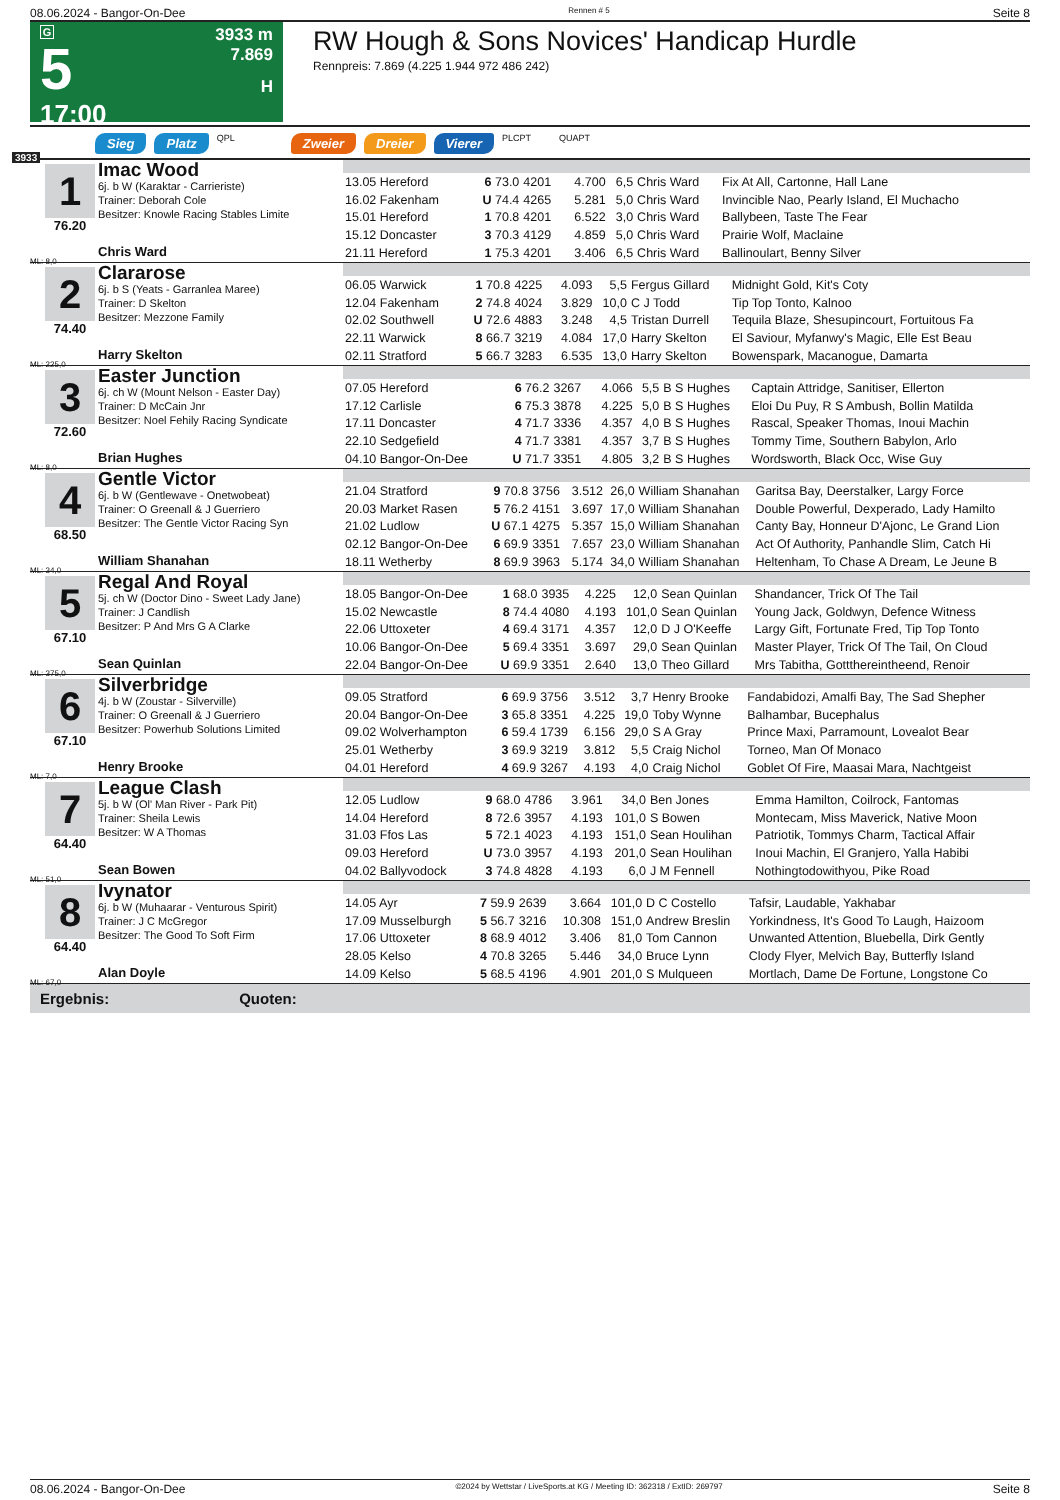08.06.2024 - Bangor-On-Dee Rennen # 5 Seite 8
G
5
17:00
3933 m
7.869
H
RW Hough & Sons Novices' Handicap Hurdle
Rennpreis: 7.869 (4.225 1.944 972 486 242)
Sieg Platz QPL Zweier Dreier Vierer PLCPT QUAPT
3933
1
76.20
ML: 8,0
Imac Wood
6j. b W (Karaktar - Carrieriste)
Trainer: Deborah Cole
Besitzer: Knowle Racing Stables Limite
Chris Ward
| 13.05 Hereford | 6 73.0 | 4201 | 4.700 | 6,5 | Chris Ward | Fix At All, Cartonne, Hall Lane |
| 16.02 Fakenham | U 74.4 | 4265 | 5.281 | 5,0 | Chris Ward | Invincible Nao, Pearly Island, El Muchacho |
| 15.01 Hereford | 1 70.8 | 4201 | 6.522 | 3,0 | Chris Ward | Ballybeen, Taste The Fear |
| 15.12 Doncaster | 3 70.3 | 4129 | 4.859 | 5,0 | Chris Ward | Prairie Wolf, Maclaine |
| 21.11 Hereford | 1 75.3 | 4201 | 3.406 | 6,5 | Chris Ward | Ballinoulart, Benny Silver |
2
74.40
ML: 225,0
Clararose
6j. b S (Yeats - Garranlea Maree)
Trainer: D Skelton
Besitzer: Mezzone Family
Harry Skelton
| 06.05 Warwick | 1 70.8 | 4225 | 4.093 | 5,5 | Fergus Gillard | Midnight Gold, Kit's Coty |
| 12.04 Fakenham | 2 74.8 | 4024 | 3.829 | 10,0 | C J Todd | Tip Top Tonto, Kalnoo |
| 02.02 Southwell | U 72.6 | 4883 | 3.248 | 4,5 | Tristan Durrell | Tequila Blaze, Shesupincourt, Fortuitous Fa |
| 22.11 Warwick | 8 66.7 | 3219 | 4.084 | 17,0 | Harry Skelton | El Saviour, Myfanwy's Magic, Elle Est Beau |
| 02.11 Stratford | 5 66.7 | 3283 | 6.535 | 13,0 | Harry Skelton | Bowenspark, Macanogue, Damarta |
3
72.60
ML: 8,0
Easter Junction
6j. ch W (Mount Nelson - Easter Day)
Trainer: D McCain Jnr
Besitzer: Noel Fehily Racing Syndicate
Brian Hughes
| 07.05 Hereford | 6 76.2 | 3267 | 4.066 | 5,5 | B S Hughes | Captain Attridge, Sanitiser, Ellerton |
| 17.12 Carlisle | 6 75.3 | 3878 | 4.225 | 5,0 | B S Hughes | Eloi Du Puy, R S Ambush, Bollin Matilda |
| 17.11 Doncaster | 4 71.7 | 3336 | 4.357 | 4,0 | B S Hughes | Rascal, Speaker Thomas, Inoui Machin |
| 22.10 Sedgefield | 4 71.7 | 3381 | 4.357 | 3,7 | B S Hughes | Tommy Time, Southern Babylon, Arlo |
| 04.10 Bangor-On-Dee | U 71.7 | 3351 | 4.805 | 3,2 | B S Hughes | Wordsworth, Black Occ, Wise Guy |
4
68.50
ML: 34,0
Gentle Victor
6j. b W (Gentlewave - Onetwobeat)
Trainer: O Greenall & J Guerriero
Besitzer: The Gentle Victor Racing Syn
William Shanahan
| 21.04 Stratford | 9 70.8 | 3756 | 3.512 | 26,0 | William Shanahan | Garitsa Bay, Deerstalker, Largy Force |
| 20.03 Market Rasen | 5 76.2 | 4151 | 3.697 | 17,0 | William Shanahan | Double Powerful, Dexperado, Lady Hamilto |
| 21.02 Ludlow | U 67.1 | 4275 | 5.357 | 15,0 | William Shanahan | Canty Bay, Honneur D'Ajonc, Le Grand Lion |
| 02.12 Bangor-On-Dee | 6 69.9 | 3351 | 7.657 | 23,0 | William Shanahan | Act Of Authority, Panhandle Slim, Catch Hi |
| 18.11 Wetherby | 8 69.9 | 3963 | 5.174 | 34,0 | William Shanahan | Heltenham, To Chase A Dream, Le Jeune B |
5
67.10
ML: 375,0
Regal And Royal
5j. ch W (Doctor Dino - Sweet Lady Jane)
Trainer: J Candlish
Besitzer: P And Mrs G A Clarke
Sean Quinlan
| 18.05 Bangor-On-Dee | 1 68.0 | 3935 | 4.225 | 12,0 | Sean Quinlan | Shandancer, Trick Of The Tail |
| 15.02 Newcastle | 8 74.4 | 4080 | 4.193 | 101,0 | Sean Quinlan | Young Jack, Goldwyn, Defence Witness |
| 22.06 Uttoxeter | 4 69.4 | 3171 | 4.357 | 12,0 | D J O'Keeffe | Largy Gift, Fortunate Fred, Tip Top Tonto |
| 10.06 Bangor-On-Dee | 5 69.4 | 3351 | 3.697 | 29,0 | Sean Quinlan | Master Player, Trick Of The Tail, On Cloud |
| 22.04 Bangor-On-Dee | U 69.9 | 3351 | 2.640 | 13,0 | Theo Gillard | Mrs Tabitha, Gottthereintheend, Renoir |
6
67.10
ML: 7,0
Silverbridge
4j. b W (Zoustar - Silverville)
Trainer: O Greenall & J Guerriero
Besitzer: Powerhub Solutions Limited
Henry Brooke
| 09.05 Stratford | 6 69.9 | 3756 | 3.512 | 3,7 | Henry Brooke | Fandabidozi, Amalfi Bay, The Sad Shepher |
| 20.04 Bangor-On-Dee | 3 65.8 | 3351 | 4.225 | 19,0 | Toby Wynne | Balhambar, Bucephalus |
| 09.02 Wolverhampton | 6 59.4 | 1739 | 6.156 | 29,0 | S A Gray | Prince Maxi, Parramount, Lovealot Bear |
| 25.01 Wetherby | 3 69.9 | 3219 | 3.812 | 5,5 | Craig Nichol | Torneo, Man Of Monaco |
| 04.01 Hereford | 4 69.9 | 3267 | 4.193 | 4,0 | Craig Nichol | Goblet Of Fire, Maasai Mara, Nachtgeist |
7
64.40
ML: 51,0
League Clash
5j. b W (Ol' Man River - Park Pit)
Trainer: Sheila Lewis
Besitzer: W A Thomas
Sean Bowen
| 12.05 Ludlow | 9 68.0 | 4786 | 3.961 | 34,0 | Ben Jones | Emma Hamilton, Coilrock, Fantomas |
| 14.04 Hereford | 8 72.6 | 3957 | 4.193 | 101,0 | S Bowen | Montecam, Miss Maverick, Native Moon |
| 31.03 Ffos Las | 5 72.1 | 4023 | 4.193 | 151,0 | Sean Houlihan | Patriotik, Tommys Charm, Tactical Affair |
| 09.03 Hereford | U 73.0 | 3957 | 4.193 | 201,0 | Sean Houlihan | Inoui Machin, El Granjero, Yalla Habibi |
| 04.02 Ballyvodock | 3 74.8 | 4828 | 4.193 | 6,0 | J M Fennell | Nothingtodowithyou, Pike Road |
8
64.40
ML: 67,0
Ivynator
6j. b W (Muhaarar - Venturous Spirit)
Trainer: J C McGregor
Besitzer: The Good To Soft Firm
Alan Doyle
| 14.05 Ayr | 7 59.9 | 2639 | 3.664 | 101,0 | D C Costello | Tafsir, Laudable, Yakhabar |
| 17.09 Musselburgh | 5 56.7 | 3216 | 10.308 | 151,0 | Andrew Breslin | Yorkindness, It's Good To Laugh, Haizoom |
| 17.06 Uttoxeter | 8 68.9 | 4012 | 3.406 | 81,0 | Tom Cannon | Unwanted Attention, Bluebella, Dirk Gently |
| 28.05 Kelso | 4 70.8 | 3265 | 5.446 | 34,0 | Bruce Lynn | Clody Flyer, Melvich Bay, Butterfly Island |
| 14.09 Kelso | 5 68.5 | 4196 | 4.901 | 201,0 | S Mulqueen | Mortlach, Dame De Fortune, Longstone Co |
Ergebnis: Quoten:
08.06.2024 - Bangor-On-Dee ©2024 by Wettstar / LiveSports.at KG / Meeting ID: 362318 / ExtID: 269797 Seite 8